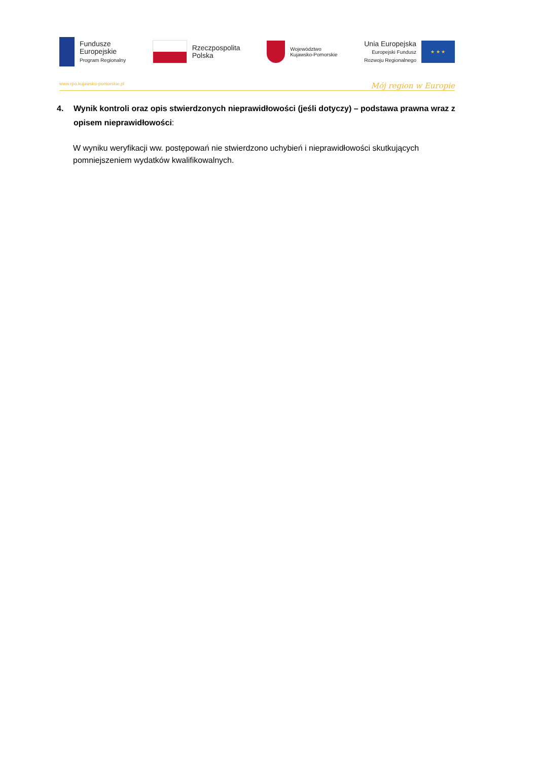Fundusze
Europejskie
Program Regionalny
Rzeczpospolita
Polska
Województwo
Kujawsko-Pomorskie
Unia Europejska
Europejski Fundusz
Rozwoju Regionalnego
★ ★ ★
www.rpo.kujawsko-pomorskie.pl Mój region w Europie
4. Wynik kontroli oraz opis stwierdzonych nieprawidłowości (jeśli dotyczy) – podstawa prawna wraz z opisem nieprawidłowości:
W wyniku weryfikacji ww. postępowań nie stwierdzono uchybień i nieprawidłowości skutkujących pomniejszeniem wydatków kwalifikowalnych.